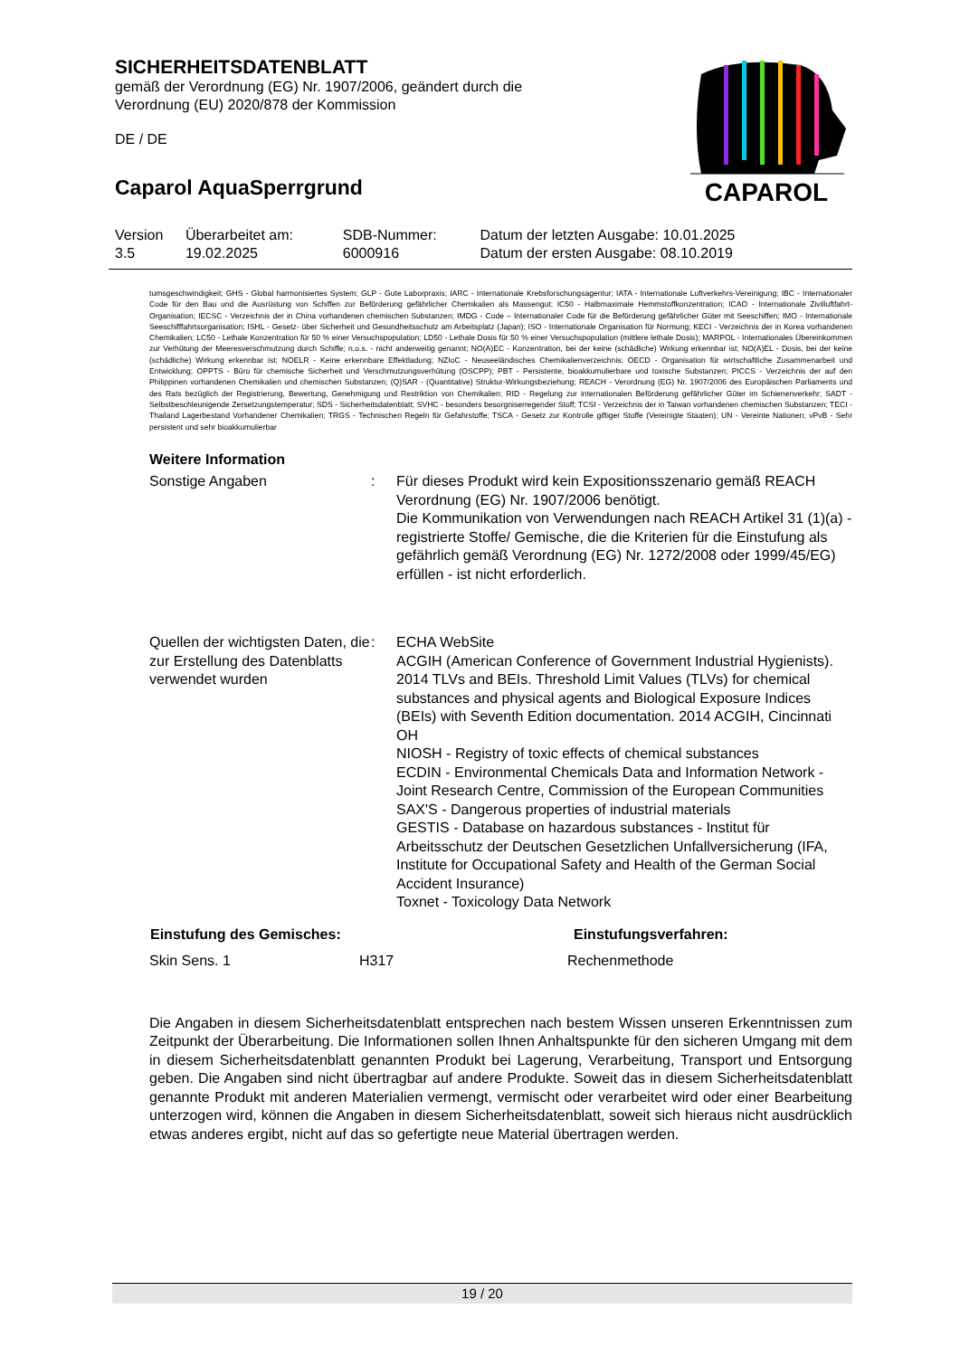SICHERHEITSDATENBLATT
gemäß der Verordnung (EG) Nr. 1907/2006, geändert durch die Verordnung (EU) 2020/878 der Kommission
DE / DE
Caparol AquaSperrgrund
CAPAROL
| Version 3.5 | Überarbeitet am: 19.02.2025 | SDB-Nummer: 6000916 | Datum der letzten Ausgabe: 10.01.2025 Datum der ersten Ausgabe: 08.10.2019 |
tumsgeschwindigkeit; GHS - Global harmonisiertes System; GLP - Gute Laborpraxis; IARC - Internationale Krebsforschungsagentur; IATA - Internationale Luftverkehrs-Vereinigung; IBC - Internationaler Code für den Bau und die Ausrüstung von Schiffen zur Beförderung gefährlicher Chemikalien als Massengut; IC50 - Halbmaximale Hemmstoffkonzentration; ICAO - Internationale Zivilluftfahrt-Organisation; IECSC - Verzeichnis der in China vorhandenen chemischen Substanzen; IMDG - Code – Internationaler Code für die Beförderung gefährlicher Güter mit Seeschiffen; IMO - Internationale Seeschifffahrtsorganisation; ISHL - Gesetz- über Sicherheit und Gesundheitsschutz am Arbeitsplatz (Japan); ISO - Internationale Organisation für Normung; KECI - Verzeichnis der in Korea vorhandenen Chemikalien; LC50 - Lethale Konzentration für 50 % einer Versuchspopulation; LD50 - Lethale Dosis für 50 % einer Versuchspopulation (mittlere lethale Dosis); MARPOL - Internationales Übereinkommen zur Verhütung der Meeresverschmutzung durch Schiffe; n.o.s. - nicht anderweitig genannt; NO(A)EC - Konzentration, bei der keine (schädliche) Wirkung erkennbar ist; NO(A)EL - Dosis, bei der keine (schädliche) Wirkung erkennbar ist; NOELR - Keine erkennbare Effektladung; NZIoC - Neuseeländisches Chemikalienverzeichnis; OECD - Organisation für wirtschaftliche Zusammenarbeit und Entwicklung; OPPTS - Büro für chemische Sicherheit und Verschmutzungsverhütung (OSCPP); PBT - Persistente, bioakkumulierbare und toxische Substanzen; PICCS - Verzeichnis der auf den Philippinen vorhandenen Chemikalien und chemischen Substanzen; (Q)SAR - (Quantitative) Struktur-Wirkungsbeziehung; REACH - Verordnung (EG) Nr. 1907/2006 des Europäischen Parliaments und des Rats bezüglich der Registrierung, Bewertung, Genehmigung und Restriktion von Chemikalien; RID - Regelung zur internationalen Beförderung gefährlicher Güter im Schienenverkehr; SADT - Selbstbeschleunigende Zersetzungstemperatur; SDS - Sicherheitsdatenblatt; SVHC - besonders besorgniserregender Stoff; TCSI - Verzeichnis der in Taiwan vorhandenen chemischen Substanzen; TECI - Thailand Lagerbestand Vorhandener Chemikalien; TRGS - Technischen Regeln für Gefahrstoffe; TSCA - Gesetz zur Kontrolle giftiger Stoffe (Vereinigte Staaten); UN - Vereinte Nationen; vPvB - Sehr persistent und sehr bioakkumulierbar
Weitere Information
| Sonstige Angaben | : | Für dieses Produkt wird kein Expositionsszenario gemäß REACH Verordnung (EG) Nr. 1907/2006 benötigt. Die Kommunikation von Verwendungen nach REACH Artikel 31 (1)(a) - registrierte Stoffe/ Gemische, die die Kriterien für die Einstufung als gefährlich gemäß Verordnung (EG) Nr. 1272/2008 oder 1999/45/EG) erfüllen - ist nicht erforderlich. |
| Quellen der wichtigsten Daten, die zur Erstellung des Datenblatts verwendet wurden | : | ECHA WebSite ACGIH (American Conference of Government Industrial Hygienists). 2014 TLVs and BEIs. Threshold Limit Values (TLVs) for chemical substances and physical agents and Biological Exposure Indices (BEIs) with Seventh Edition documentation. 2014 ACGIH, Cincinnati OH NIOSH - Registry of toxic effects of chemical substances ECDIN - Environmental Chemicals Data and Information Network - Joint Research Centre, Commission of the European Communities SAX'S - Dangerous properties of industrial materials GESTIS - Database on hazardous substances - Institut für Arbeitsschutz der Deutschen Gesetzlichen Unfallversicherung (IFA, Institute for Occupational Safety and Health of the German Social Accident Insurance) Toxnet - Toxicology Data Network |
| Einstufung des Gemisches: | | Einstufungsverfahren: |
| --- | --- | --- |
| Skin Sens. 1 | H317 | Rechenmethode |
Die Angaben in diesem Sicherheitsdatenblatt entsprechen nach bestem Wissen unseren Erkenntnissen zum Zeitpunkt der Überarbeitung. Die Informationen sollen Ihnen Anhaltspunkte für den sicheren Umgang mit dem in diesem Sicherheitsdatenblatt genannten Produkt bei Lagerung, Verarbeitung, Transport und Entsorgung geben. Die Angaben sind nicht übertragbar auf andere Produkte. Soweit das in diesem Sicherheitsdatenblatt genannte Produkt mit anderen Materialien vermengt, vermischt oder verarbeitet wird oder einer Bearbeitung unterzogen wird, können die Angaben in diesem Sicherheitsdatenblatt, soweit sich hieraus nicht ausdrücklich etwas anderes ergibt, nicht auf das so gefertigte neue Material übertragen werden.
19 / 20